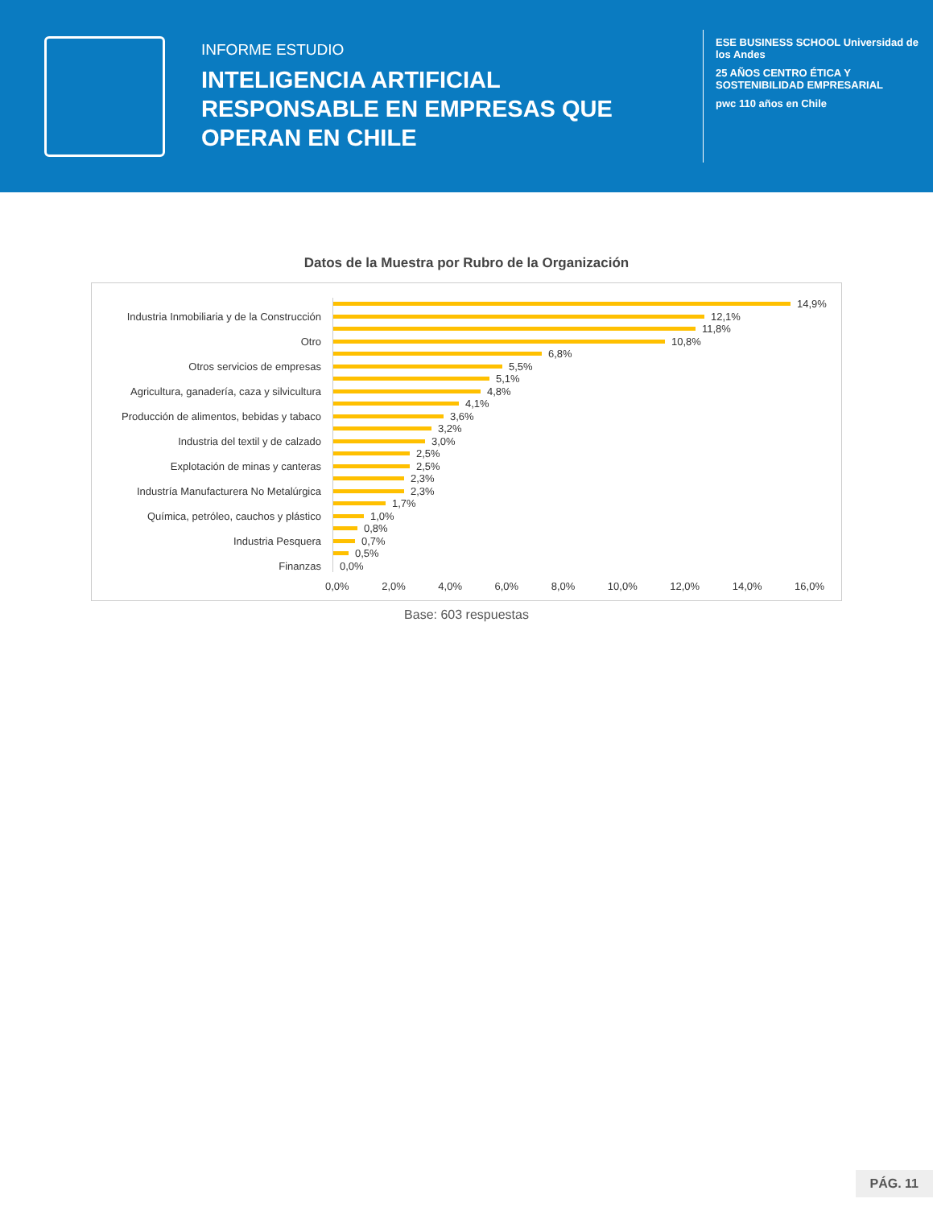INFORME ESTUDIO
INTELIGENCIA ARTIFICIAL
RESPONSABLE EN EMPRESAS QUE
OPERAN EN CHILE
ESE BUSINESS SCHOOL Universidad de los Andes
25 AÑOS CENTRO ÉTICA Y SOSTENIBILIDAD EMPRESARIAL
pwc 110 años en Chile
Datos de la Muestra por Rubro de la Organización
14,9%
Industria Inmobiliaria y de la Construcción
12,1%
11,8%
Otro
10,8%
6,8%
Otros servicios de empresas
5,5%
5,1%
Agricultura, ganadería, caza y silvicultura
4,8%
4,1%
Producción de alimentos, bebidas y tabaco
3,6%
3,2%
Industria del textil y de calzado
3,0%
2,5%
Explotación de minas y canteras
2,5%
2,3%
Industría Manufacturera No Metalúrgica
2,3%
1,7%
Química, petróleo, cauchos y plástico
1,0%
0,8%
Industria Pesquera
0,7%
0,5%
Finanzas
0,0%
0,0% 2,0% 4,0% 6,0% 8,0% 10,0% 12,0% 14,0% 16,0%
Base: 603 respuestas
PÁG. 11